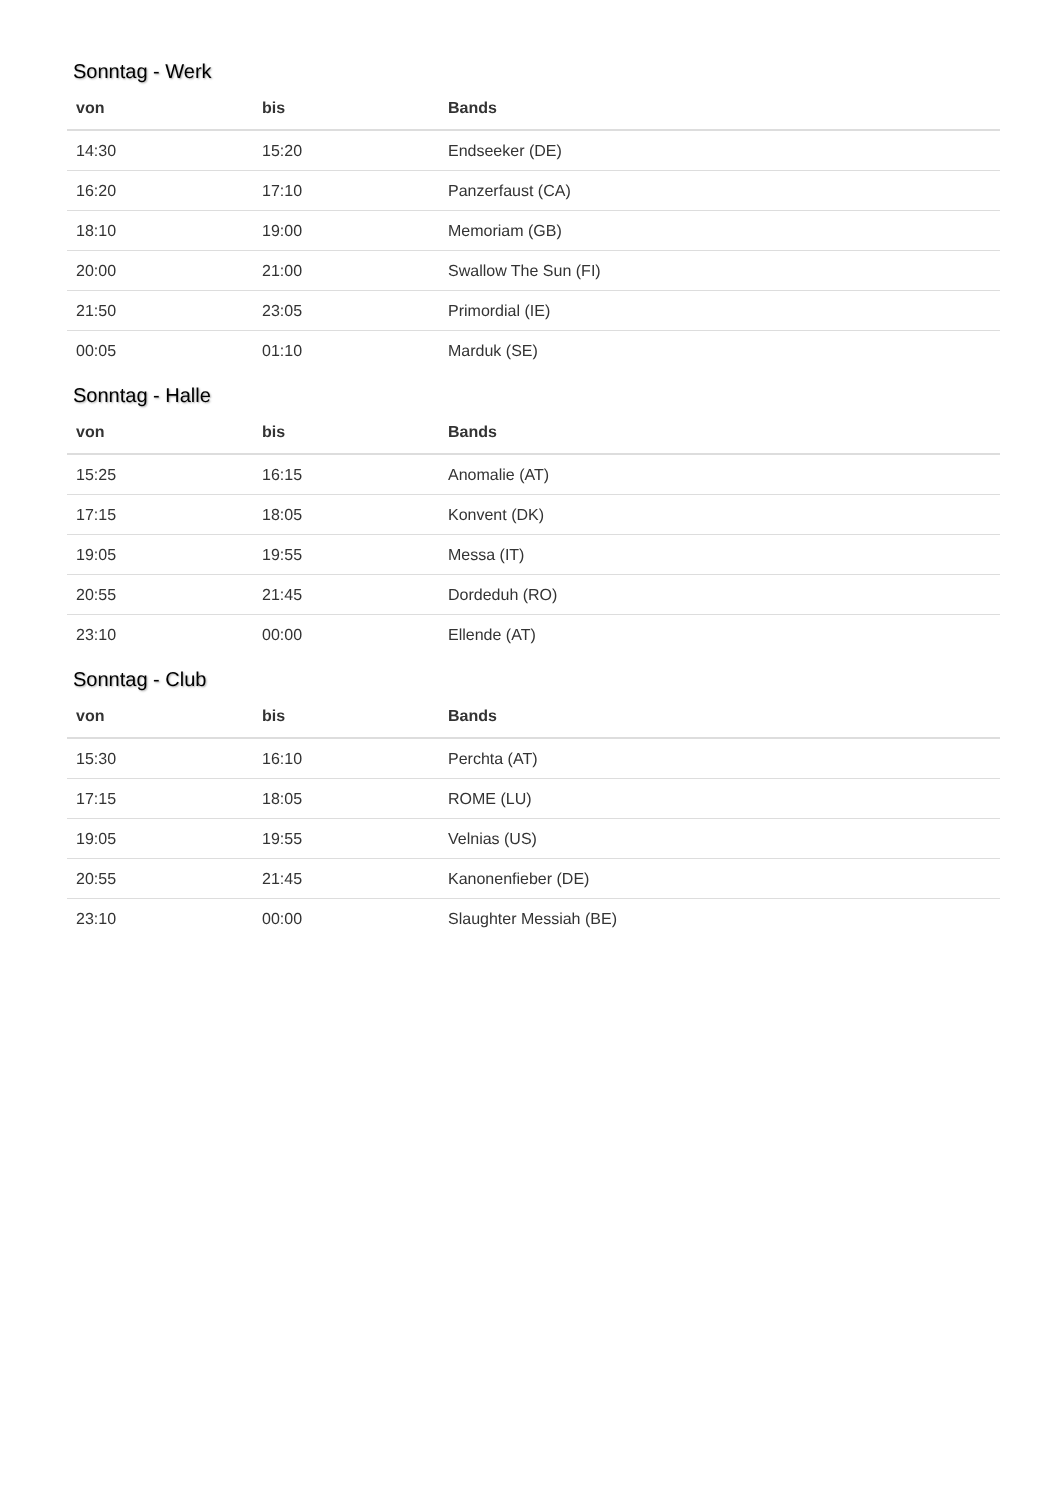Sonntag - Werk
| von | bis | Bands |
| --- | --- | --- |
| 14:30 | 15:20 | Endseeker (DE) |
| 16:20 | 17:10 | Panzerfaust (CA) |
| 18:10 | 19:00 | Memoriam (GB) |
| 20:00 | 21:00 | Swallow The Sun (FI) |
| 21:50 | 23:05 | Primordial (IE) |
| 00:05 | 01:10 | Marduk (SE) |
Sonntag - Halle
| von | bis | Bands |
| --- | --- | --- |
| 15:25 | 16:15 | Anomalie (AT) |
| 17:15 | 18:05 | Konvent (DK) |
| 19:05 | 19:55 | Messa (IT) |
| 20:55 | 21:45 | Dordeduh (RO) |
| 23:10 | 00:00 | Ellende (AT) |
Sonntag - Club
| von | bis | Bands |
| --- | --- | --- |
| 15:30 | 16:10 | Perchta (AT) |
| 17:15 | 18:05 | ROME (LU) |
| 19:05 | 19:55 | Velnias (US) |
| 20:55 | 21:45 | Kanonenfieber (DE) |
| 23:10 | 00:00 | Slaughter Messiah (BE) |